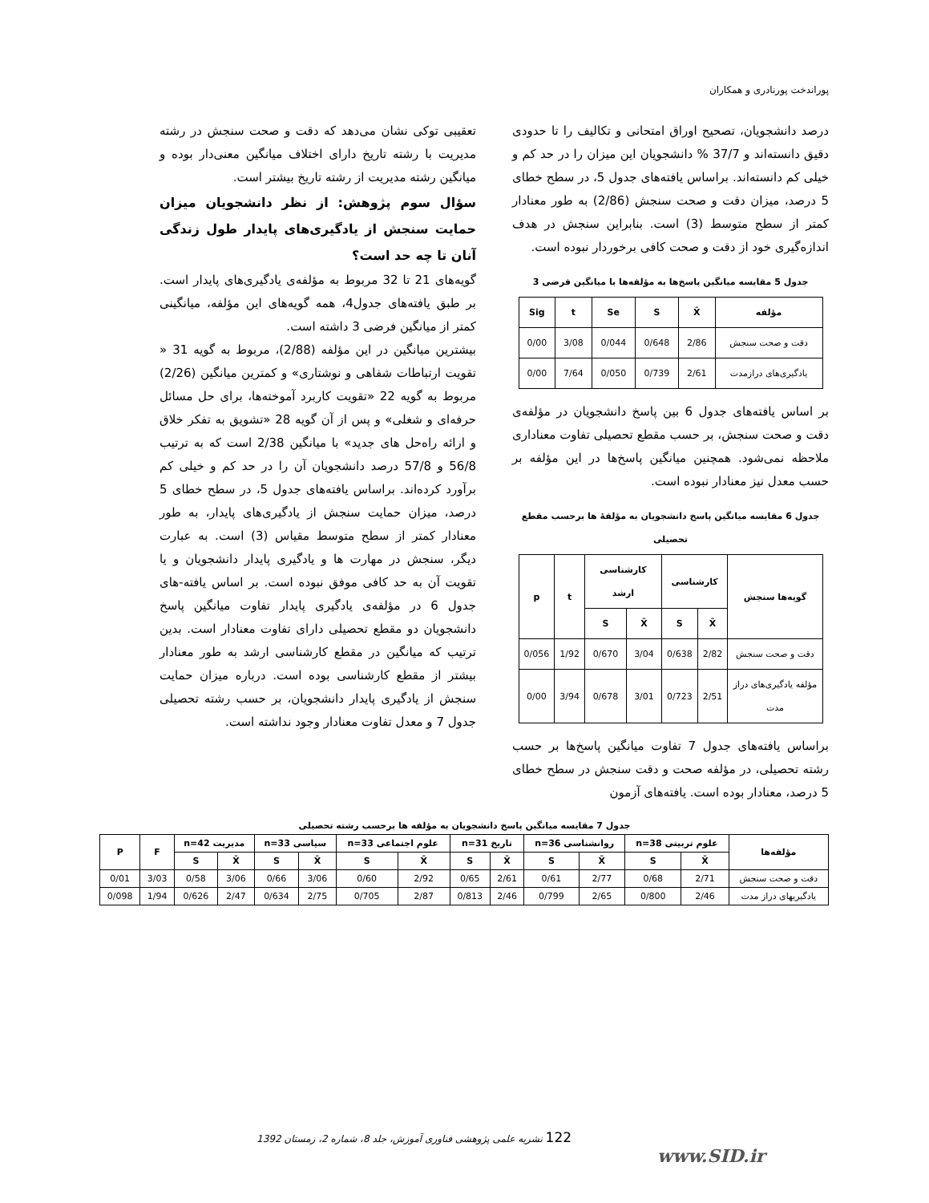پوراندخت پورنادری و همکاران
درصد دانشجویان، تصحیح اوراق امتحانی و تکالیف را تا حدودی دقیق دانسته‌اند و 37/7 % دانشجویان این میزان را در حد کم و خیلی کم دانسته‌اند. براساس یافته‌های جدول 5، در سطح خطای 5 درصد، میزان دقت و صحت سنجش (2/86) به طور معنادار کمتر از سطح متوسط (3) است. بنابراین سنجش در هدف اندازه‌گیری خود از دقت و صحت کافی برخوردار نبوده است.
جدول 5 مقایسه میانگین پاسخ‌ها به مؤلفه‌ها با میانگین فرضی 3
| مؤلفه | X̄ | S | Se | t | Sig |
| --- | --- | --- | --- | --- | --- |
| دقت و صحت سنجش | 2/86 | 0/648 | 0/044 | 3/08 | 0/00 |
| یادگیری‌های درازمدت | 2/61 | 0/739 | 0/050 | 7/64 | 0/00 |
بر اساس یافته‌های جدول 6 بین پاسخ دانشجویان در مؤلفه‌ی دقت و صحت سنجش، بر حسب مقطع تحصیلی تفاوت معناداری ملاحظه نمی‌شود. همچنین میانگین پاسخ‌ها در این مؤلفه بر حسب معدل نیز معنادار نبوده است.
جدول 6 مقایسه میانگین پاسخ دانشجویان به مؤلفهٔ ها برحسب مقطع تحصیلی
| گویه‌ها سنجش | کارشناسی | | کارشناسی ارشد | | t | p |
| --- | --- | --- | --- | --- | --- | --- |
| | X̄ | S | X̄ | S | | |
| دقت و صحت سنجش | 2/82 | 0/638 | 3/04 | 0/670 | 1/92 | 0/056 |
| مؤلفه یادگیری‌های دراز مدت | 2/51 | 0/723 | 3/01 | 0/678 | 3/94 | 0/00 |
براساس یافته‌های جدول 7 تفاوت میانگین پاسخ‌ها بر حسب رشته تحصیلی، در مؤلفه صحت و دقت سنجش در سطح خطای 5 درصد، معنادار بوده است. یافته‌های آزمون
تعقیبی توکی نشان می‌دهد که دقت و صحت سنجش در رشته مدیریت با رشته تاریخ دارای اختلاف میانگین معنی‌دار بوده و میانگین رشته مدیریت از رشته تاریخ بیشتر است.
سؤال سوم پژوهش: از نظر دانشجویان میزان حمایت سنجش از یادگیری‌های پایدار طول زندگی آنان تا چه حد است؟
گویه‌های 21 تا 32 مربوط به مؤلفه‌ی یادگیری‌های پایدار است. بر طبق یافته‌های جدول4، همه گویه‌های این مؤلفه، میانگینی کمتر از میانگین فرضی 3 داشته است.
بیشترین میانگین در این مؤلفه (2/88)، مربوط به گویه 31 « تقویت ارتباطات شفاهی و نوشتاری» و کمترین میانگین (2/26) مربوط به گویه 22 «تقویت کاربرد آموخته‌ها، برای حل مسائل حرفه‌ای و شغلی» و پس از آن گویه 28 «تشویق به تفکر خلاق و ارائه راه‌حل های جدید» با میانگین 2/38 است که به ترتیب 56/8 و 57/8 درصد دانشجویان آن را در حد کم و خیلی کم برآورد کرده‌اند. براساس یافته‌های جدول 5، در سطح خطای 5 درصد، میزان حمایت سنجش از یادگیری‌های پایدار، به طور معنادار کمتر از سطح متوسط مقیاس (3) است. به عبارت دیگر، سنجش در مهارت ها و یادگیری پایدار دانشجویان و یا تقویت آن به حد کافی موفق نبوده است. بر اساس یافته-های جدول 6 در مؤلفه‌ی یادگیری پایدار تفاوت میانگین پاسخ دانشجویان دو مقطع تحصیلی دارای تفاوت معنادار است. بدین ترتیب که میانگین در مقطع کارشناسی ارشد به طور معنادار بیشتر از مقطع کارشناسی بوده است. درباره میزان حمایت سنجش از یادگیری پایدار دانشجویان، بر حسب رشته تحصیلی جدول 7 و معدل تفاوت معنادار وجود نداشته است.
جدول 7 مقایسه میانگین پاسخ دانشجویان به مؤلفه ها برحسب رشته تحصیلی
| مؤلفه‌ها | علوم تربیتی n=38 | | روانشناسی n=36 | | تاریخ n=31 | | علوم اجتماعی n=33 | | سیاسی n=33 | | مدیریت n=42 | | F | P |
| --- | --- | --- | --- | --- | --- | --- | --- | --- | --- | --- | --- | --- | --- | --- |
| | X̄ | S | X̄ | S | X̄ | S | X̄ | S | X̄ | S | X̄ | S | | |
| دقت و صحت سنجش | 2/71 | 0/68 | 2/77 | 0/61 | 2/61 | 0/65 | 2/92 | 0/60 | 3/06 | 0/66 | 3/06 | 0/58 | 3/03 | 0/01 |
| یادگیریهای دراز مدت | 2/46 | 0/800 | 2/65 | 0/799 | 2/46 | 0/813 | 2/87 | 0/705 | 2/75 | 0/634 | 2/47 | 0/626 | 1/94 | 0/098 |
122 نشریه علمی پژوهشی فناوری آموزش، جلد 8، شماره 2، زمستان 1392
www.SID.ir